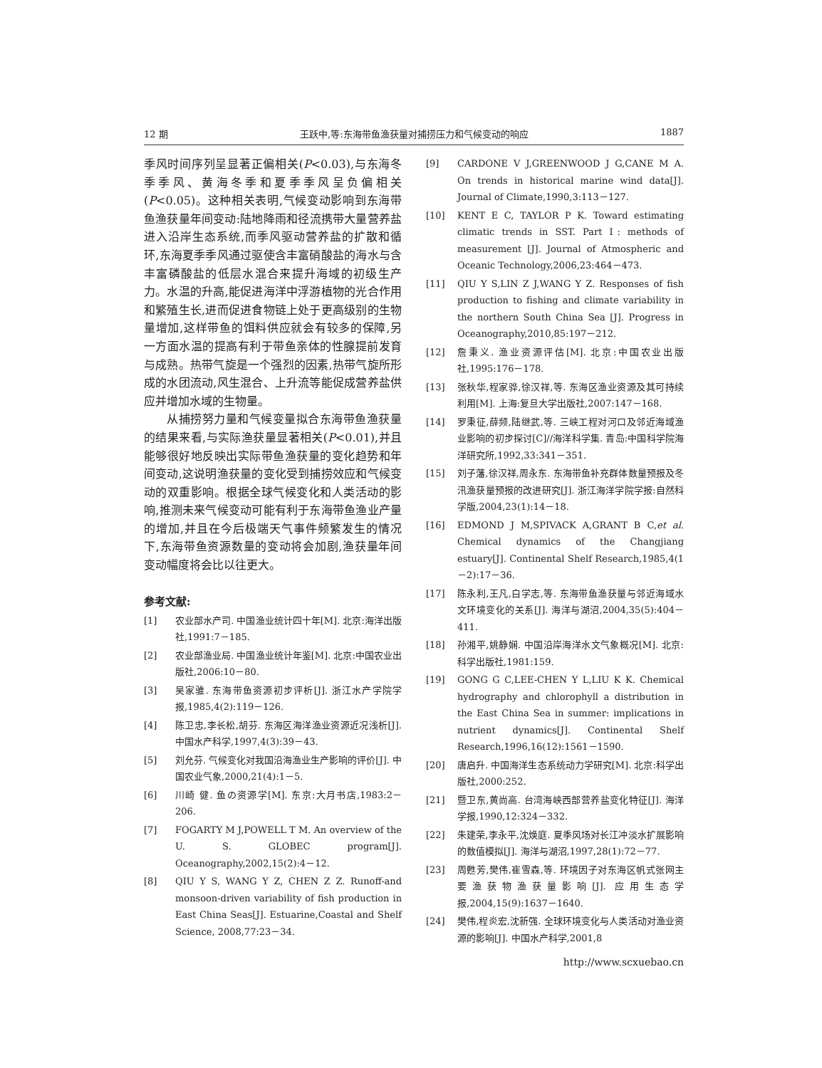12 期 王跃中,等:东海带鱼渔获量对捕捞压力和气候变动的响应 1887
季风时间序列呈显著正偏相关(P<0.03),与东海冬季季风、黄海冬季和夏季季风呈负偏相关(P<0.05)。这种相关表明,气候变动影响到东海带鱼渔获量年间变动:陆地降雨和径流携带大量营养盐进入沿岸生态系统,而季风驱动营养盐的扩散和循环,东海夏季季风通过驱使含丰富硝酸盐的海水与含丰富磷酸盐的低层水混合来提升海域的初级生产力。水温的升高,能促进海洋中浮游植物的光合作用和繁殖生长,进而促进食物链上处于更高级别的生物量增加,这样带鱼的饵料供应就会有较多的保障,另一方面水温的提高有利于带鱼亲体的性腺提前发育与成熟。热带气旋是一个强烈的因素,热带气旋所形成的水团流动,风生混合、上升流等能促成营养盐供应并增加水域的生物量。
从捕捞努力量和气候变量拟合东海带鱼渔获量的结果来看,与实际渔获量显著相关(P<0.01),并且能够很好地反映出实际带鱼渔获量的变化趋势和年间变动,这说明渔获量的变化受到捕捞效应和气候变动的双重影响。根据全球气候变化和人类活动的影响,推测未来气候变动可能有利于东海带鱼渔业产量的增加,并且在今后极端天气事件频繁发生的情况下,东海带鱼资源数量的变动将会加剧,渔获量年间变动幅度将会比以往更大。
参考文献:
[1] 农业部水产司. 中国渔业统计四十年[M]. 北京:海洋出版社,1991:7－185.
[2] 农业部渔业局. 中国渔业统计年鉴[M]. 北京:中国农业出版社,2006:10－80.
[3] 吴家骓. 东海带鱼资源初步评析[J]. 浙江水产学院学报,1985,4(2):119－126.
[4] 陈卫忠,李长松,胡芬. 东海区海洋渔业资源近况浅析[J]. 中国水产科学,1997,4(3):39－43.
[5] 刘允芬. 气候变化对我国沿海渔业生产影响的评价[J]. 中国农业气象,2000,21(4):1－5.
[6] 川崎 健. 鱼の资源学[M]. 东京:大月书店,1983:2－206.
[7] FOGARTY M J,POWELL T M. An overview of the U. S. GLOBEC program[J]. Oceanography,2002,15(2):4－12.
[8] QIU Y S, WANG Y Z, CHEN Z Z. Runoff-and monsoon-driven variability of fish production in East China Seas[J]. Estuarine,Coastal and Shelf Science, 2008,77:23－34.
[9] CARDONE V J,GREENWOOD J G,CANE M A. On trends in historical marine wind data[J]. Journal of Climate,1990,3:113－127.
[10] KENT E C, TAYLOR P K. Toward estimating climatic trends in SST. Part Ⅰ: methods of measurement [J]. Journal of Atmospheric and Oceanic Technology,2006,23:464－473.
[11] QIU Y S,LIN Z J,WANG Y Z. Responses of fish production to fishing and climate variability in the northern South China Sea [J]. Progress in Oceanography,2010,85:197－212.
[12] 詹秉义. 渔业资源评估[M]. 北京:中国农业出版社,1995:176－178.
[13] 张秋华,程家骅,徐汉祥,等. 东海区渔业资源及其可持续利用[M]. 上海:复旦大学出版社,2007:147－168.
[14] 罗秉征,薛频,陆继武,等. 三峡工程对河口及邻近海域渔业影响的初步探讨[C]//海洋科学集. 青岛:中国科学院海洋研究所,1992,33:341－351.
[15] 刘子藩,徐汉祥,周永东. 东海带鱼补充群体数量预报及冬汛渔获量预报的改进研究[J]. 浙江海洋学院学报:自然科学版,2004,23(1):14－18.
[16] EDMOND J M,SPIVACK A,GRANT B C,et al. Chemical dynamics of the Changjiang estuary[J]. Continental Shelf Research,1985,4(1－2):17－36.
[17] 陈永利,王凡,白学志,等. 东海带鱼渔获量与邻近海域水文环境变化的关系[J]. 海洋与湖沼,2004,35(5):404－411.
[18] 孙湘平,姚静娴. 中国沿岸海洋水文气象概况[M]. 北京:科学出版社,1981:159.
[19] GONG G C,LEE-CHEN Y L,LIU K K. Chemical hydrography and chlorophyll a distribution in the East China Sea in summer: implications in nutrient dynamics[J]. Continental Shelf Research,1996,16(12):1561－1590.
[20] 唐启升. 中国海洋生态系统动力学研究[M]. 北京:科学出版社,2000:252.
[21] 暨卫东,黄尚高. 台湾海峡西部营养盐变化特征[J]. 海洋学报,1990,12:324－332.
[22] 朱建荣,李永平,沈焕庭. 夏季风场对长江冲淡水扩展影响的数值模拟[J]. 海洋与湖沼,1997,28(1):72－77.
[23] 周甦芳,樊伟,崔雪森,等. 环境因子对东海区帆式张网主要渔获物渔获量影响[J]. 应用生态学报,2004,15(9):1637－1640.
[24] 樊伟,程炎宏,沈新强. 全球环境变化与人类活动对渔业资源的影响[J]. 中国水产科学,2001,8
http://www.scxuebao.cn